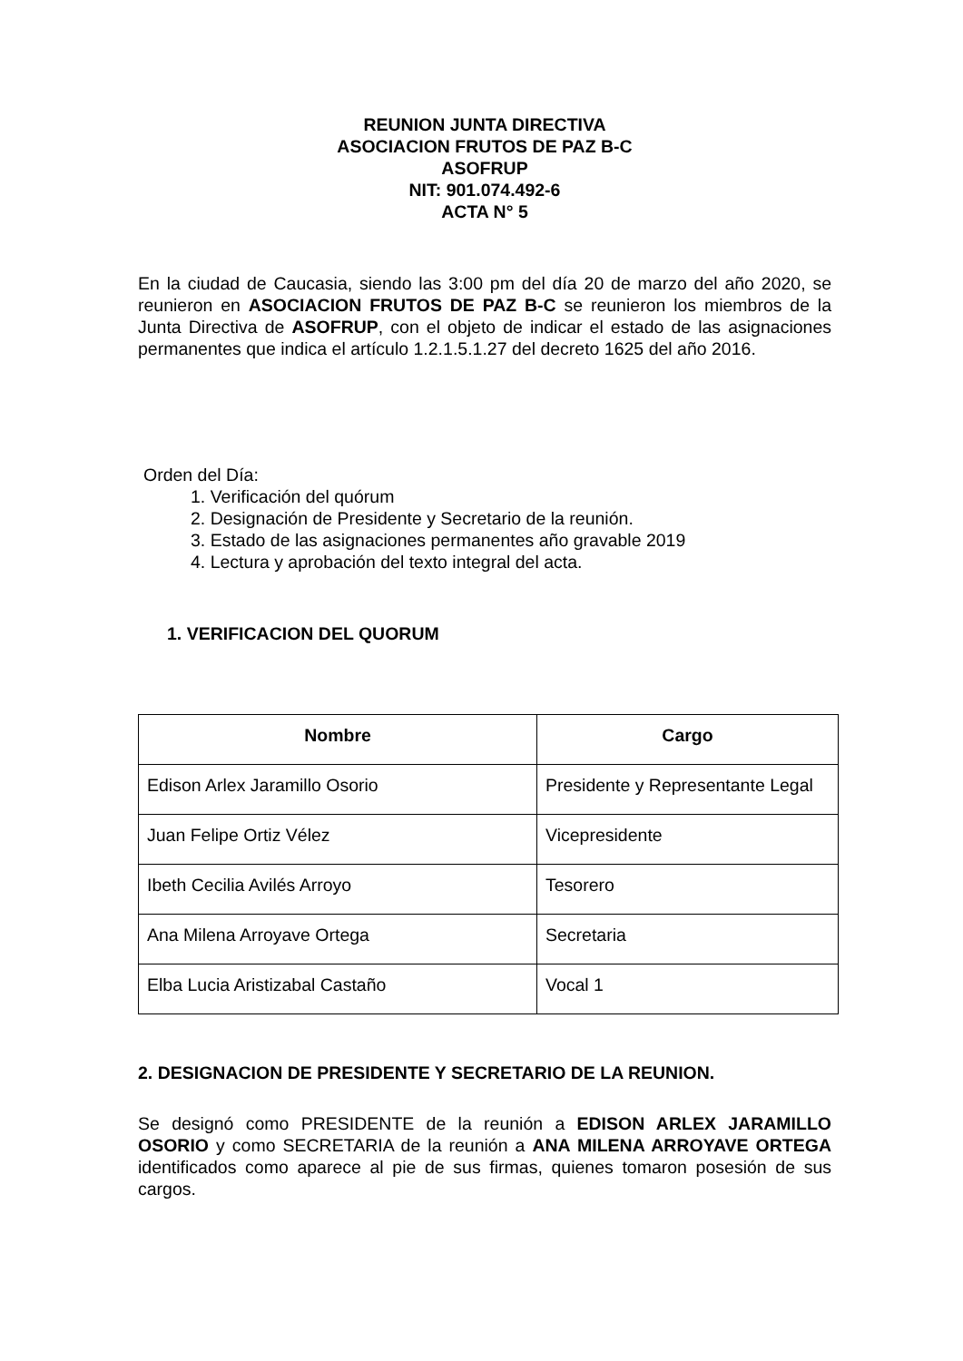REUNION JUNTA DIRECTIVA
ASOCIACION FRUTOS DE PAZ B-C
ASOFRUP
NIT: 901.074.492-6
ACTA N° 5
En la ciudad de Caucasia, siendo las 3:00 pm del día 20 de marzo del año 2020, se reunieron en ASOCIACION FRUTOS DE PAZ B-C se reunieron los miembros de la Junta Directiva de ASOFRUP, con el objeto de indicar el estado de las asignaciones permanentes que indica el artículo 1.2.1.5.1.27 del decreto 1625 del año 2016.
Orden del Día:
1. Verificación del quórum
2. Designación de Presidente y Secretario de la reunión.
3. Estado de las asignaciones permanentes año gravable 2019
4. Lectura y aprobación del texto integral del acta.
1. VERIFICACION DEL QUORUM
| Nombre | Cargo |
| --- | --- |
| Edison Arlex Jaramillo Osorio | Presidente y Representante Legal |
| Juan Felipe Ortiz Vélez | Vicepresidente |
| Ibeth Cecilia Avilés Arroyo | Tesorero |
| Ana Milena Arroyave Ortega | Secretaria |
| Elba Lucia Aristizabal Castaño | Vocal 1 |
2. DESIGNACION DE PRESIDENTE Y SECRETARIO DE LA REUNION.
Se designó como PRESIDENTE de la reunión a EDISON ARLEX JARAMILLO OSORIO y como SECRETARIA de la reunión a ANA MILENA ARROYAVE ORTEGA identificados como aparece al pie de sus firmas, quienes tomaron posesión de sus cargos.